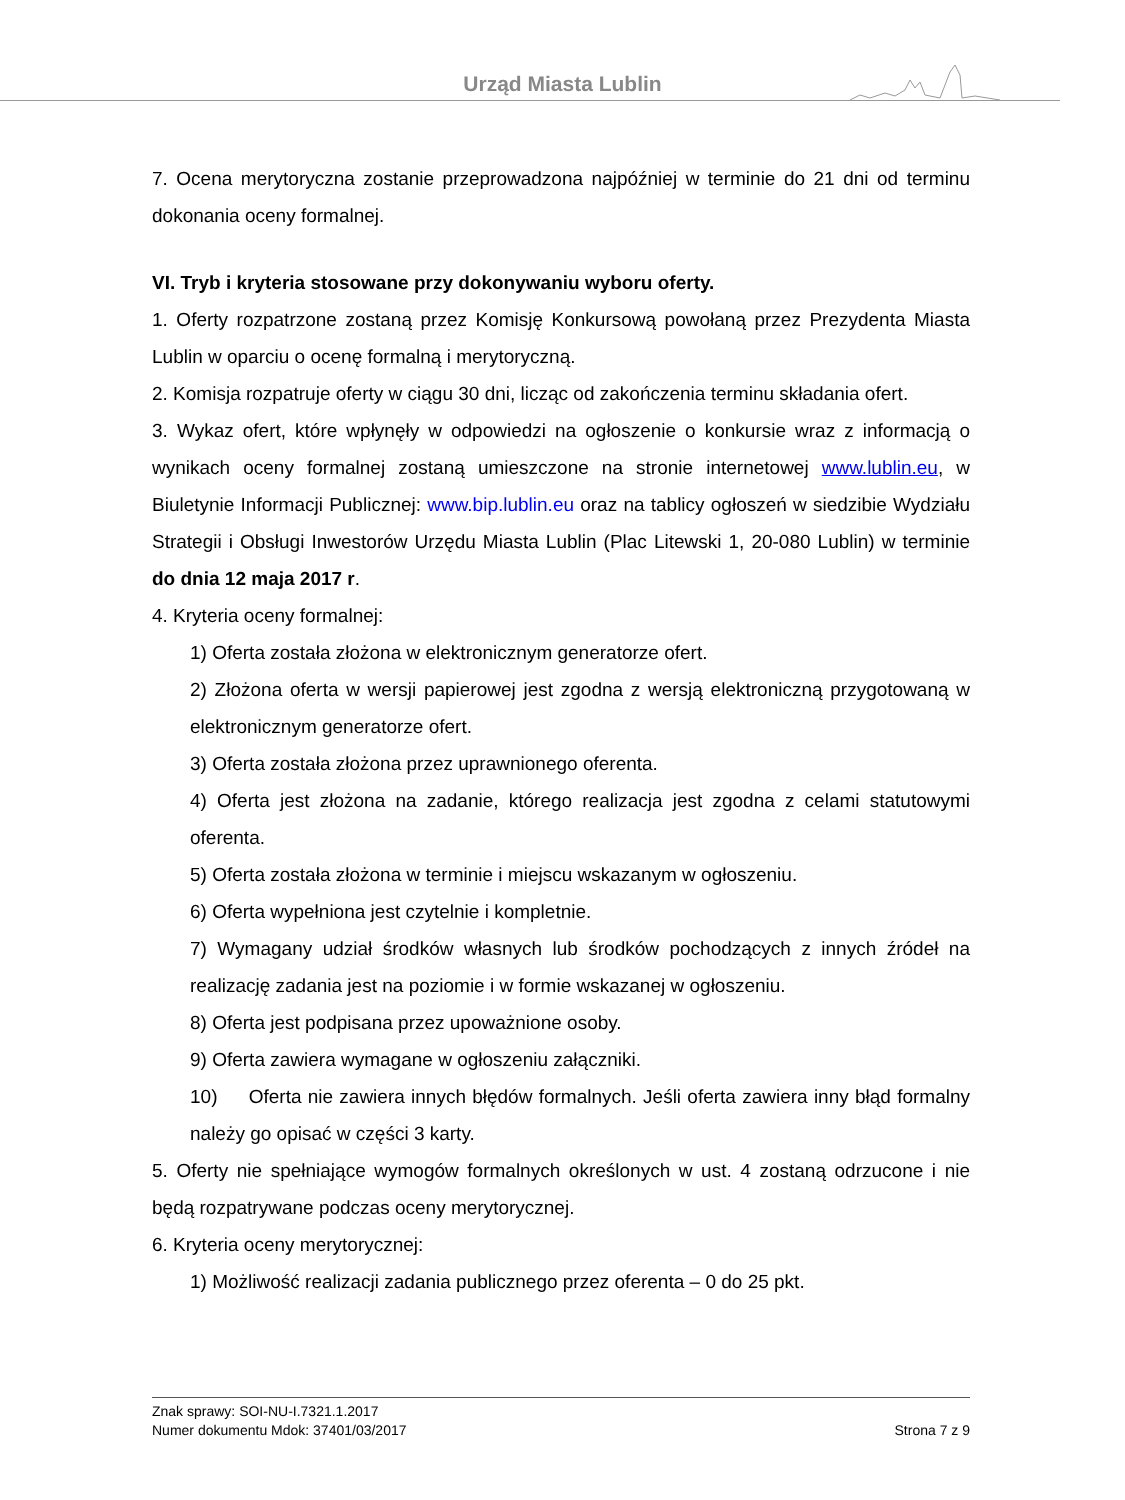Urząd Miasta Lublin
7. Ocena merytoryczna zostanie przeprowadzona najpóźniej w terminie do 21 dni od terminu dokonania oceny formalnej.
VI. Tryb i kryteria stosowane przy dokonywaniu wyboru oferty.
1. Oferty rozpatrzone zostaną przez Komisję Konkursową powołaną przez Prezydenta Miasta Lublin w oparciu o ocenę formalną i merytoryczną.
2. Komisja rozpatruje oferty w ciągu 30 dni, licząc od zakończenia terminu składania ofert.
3. Wykaz ofert, które wpłynęły w odpowiedzi na ogłoszenie o konkursie wraz z informacją o wynikach oceny formalnej zostaną umieszczone na stronie internetowej www.lublin.eu, w Biuletynie Informacji Publicznej: www.bip.lublin.eu oraz na tablicy ogłoszeń w siedzibie Wydziału Strategii i Obsługi Inwestorów Urzędu Miasta Lublin (Plac Litewski 1, 20-080 Lublin) w terminie do dnia 12 maja 2017 r.
4. Kryteria oceny formalnej:
1) Oferta została złożona w elektronicznym generatorze ofert.
2) Złożona oferta w wersji papierowej jest zgodna z wersją elektroniczną przygotowaną w elektronicznym generatorze ofert.
3) Oferta została złożona przez uprawnionego oferenta.
4) Oferta jest złożona na zadanie, którego realizacja jest zgodna z celami statutowymi oferenta.
5) Oferta została złożona w terminie i miejscu wskazanym w ogłoszeniu.
6) Oferta wypełniona jest czytelnie i kompletnie.
7) Wymagany udział środków własnych lub środków pochodzących z innych źródeł na realizację zadania jest na poziomie i w formie wskazanej w ogłoszeniu.
8) Oferta jest podpisana przez upoważnione osoby.
9) Oferta zawiera wymagane w ogłoszeniu załączniki.
10) Oferta nie zawiera innych błędów formalnych. Jeśli oferta zawiera inny błąd formalny należy go opisać w części 3 karty.
5. Oferty nie spełniające wymogów formalnych określonych w ust. 4 zostaną odrzucone i nie będą rozpatrywane podczas oceny merytorycznej.
6. Kryteria oceny merytorycznej:
1) Możliwość realizacji zadania publicznego przez oferenta – 0 do 25 pkt.
Znak sprawy: SOI-NU-I.7321.1.2017
Numer dokumentu Mdok: 37401/03/2017 Strona 7 z 9